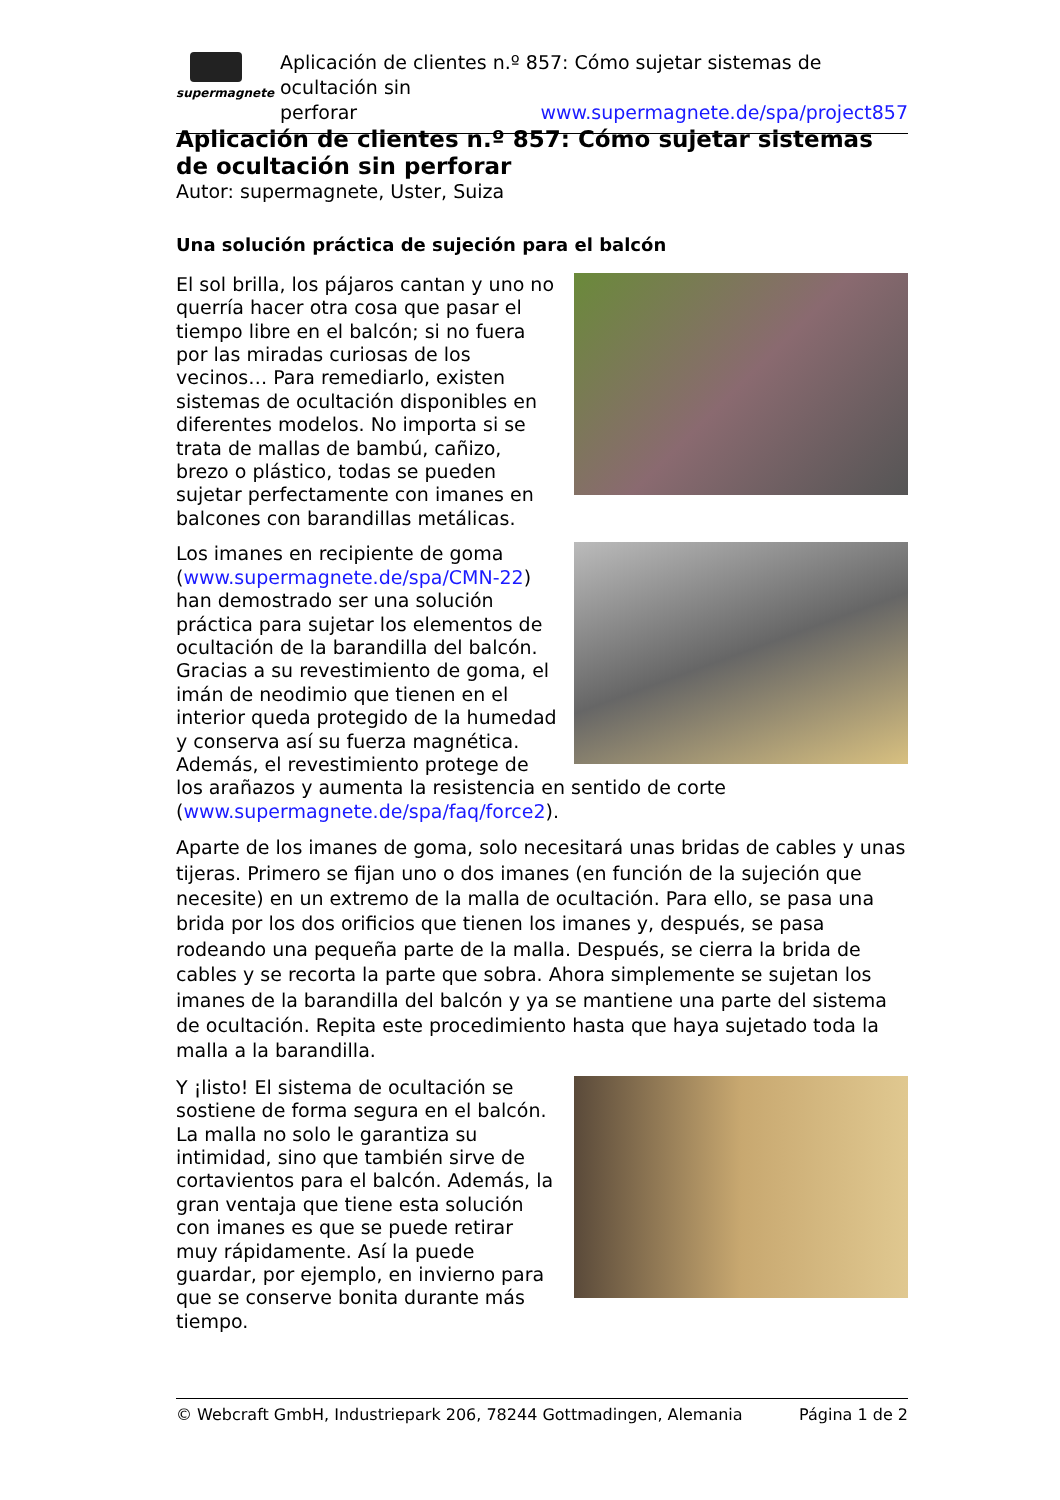supermagnete
Aplicación de clientes n.º 857: Cómo sujetar sistemas de ocultación sin
perforar www.supermagnete.de/spa/project857
Aplicación de clientes n.º 857: Cómo sujetar sistemas de ocultación sin perforar
Autor: supermagnete, Uster, Suiza
Una solución práctica de sujeción para el balcón
El sol brilla, los pájaros cantan y uno no querría hacer otra cosa que pasar el tiempo libre en el balcón; si no fuera por las miradas curiosas de los vecinos… Para remediarlo, existen sistemas de ocultación disponibles en diferentes modelos. No importa si se trata de mallas de bambú, cañizo, brezo o plástico, todas se pueden sujetar perfectamente con imanes en balcones con barandillas metálicas.
Los imanes en recipiente de goma (www.supermagnete.de/spa/CMN-22) han demostrado ser una solución práctica para sujetar los elementos de ocultación de la barandilla del balcón. Gracias a su revestimiento de goma, el imán de neodimio que tienen en el interior queda protegido de la humedad y conserva así su fuerza magnética. Además, el revestimiento protege de los arañazos y aumenta la resistencia en sentido de corte (www.supermagnete.de/spa/faq/force2).
Aparte de los imanes de goma, solo necesitará unas bridas de cables y unas tijeras. Primero se fijan uno o dos imanes (en función de la sujeción que necesite) en un extremo de la malla de ocultación. Para ello, se pasa una brida por los dos orificios que tienen los imanes y, después, se pasa rodeando una pequeña parte de la malla. Después, se cierra la brida de cables y se recorta la parte que sobra. Ahora simplemente se sujetan los imanes de la barandilla del balcón y ya se mantiene una parte del sistema de ocultación. Repita este procedimiento hasta que haya sujetado toda la malla a la barandilla.
Y ¡listo! El sistema de ocultación se sostiene de forma segura en el balcón. La malla no solo le garantiza su intimidad, sino que también sirve de cortavientos para el balcón. Además, la gran ventaja que tiene esta solución con imanes es que se puede retirar muy rápidamente. Así la puede guardar, por ejemplo, en invierno para que se conserve bonita durante más tiempo.
© Webcraft GmbH, Industriepark 206, 78244 Gottmadingen, Alemania Página 1 de 2